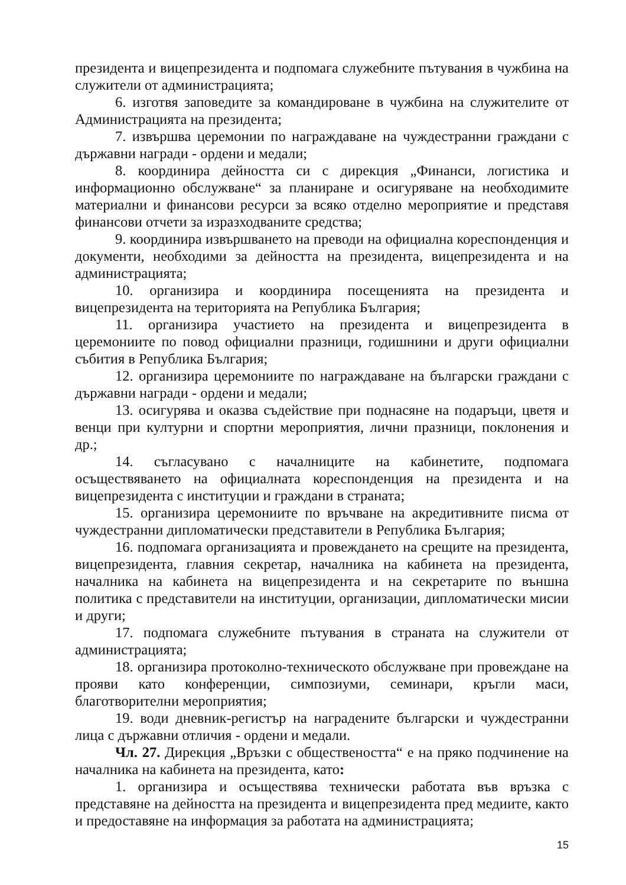президента и вицепрезидента и подпомага служебните пътувания в чужбина на служители от администрацията;
6. изготвя заповедите за командироване в чужбина на служителите от Администрацията на президента;
7. извършва церемонии по награждаване на чуждестранни граждани с държавни награди - ордени и медали;
8. координира дейността си с дирекция „Финанси, логистика и информационно обслужване“ за планиране и осигуряване на необходимите материални и финансови ресурси за всяко отделно мероприятие и представя финансови отчети за изразходваните средства;
9. координира извършването на преводи на официална кореспонденция и документи, необходими за дейността на президента, вицепрезидента и на администрацията;
10. организира и координира посещенията на президента и вицепрезидента на територията на Република България;
11. организира участието на президента и вицепрезидента в церемониите по повод официални празници, годишнини и други официални събития в Република България;
12. организира церемониите по награждаване на български граждани с държавни награди - ордени и медали;
13. осигурява и оказва съдействие при поднасяне на подаръци, цветя и венци при културни и спортни мероприятия, лични празници, поклонения и др.;
14. съгласувано с началниците на кабинетите, подпомага осъществяването на официалната кореспонденция на президента и на вицепрезидента с институции и граждани в страната;
15. организира церемониите по връчване на акредитивните писма от чуждестранни дипломатически представители в Република България;
16. подпомага организацията и провеждането на срещите на президента, вицепрезидента, главния секретар, началника на кабинета на президента, началника на кабинета на вицепрезидента и на секретарите по външна политика с представители на институции, организации, дипломатически мисии и други;
17. подпомага служебните пътувания в страната на служители от администрацията;
18. организира протоколно-техническото обслужване при провеждане на прояви като конференции, симпозиуми, семинари, кръгли маси, благотворителни мероприятия;
19. води дневник-регистър на наградените български и чуждестранни лица с държавни отличия - ордени и медали.
Чл. 27. Дирекция „Връзки с обществеността“ е на пряко подчинение на началника на кабинета на президента, като:
1. организира и осъществява технически работата във връзка с представяне на дейността на президента и вицепрезидента пред медиите, както и предоставяне на информация за работата на администрацията;
15